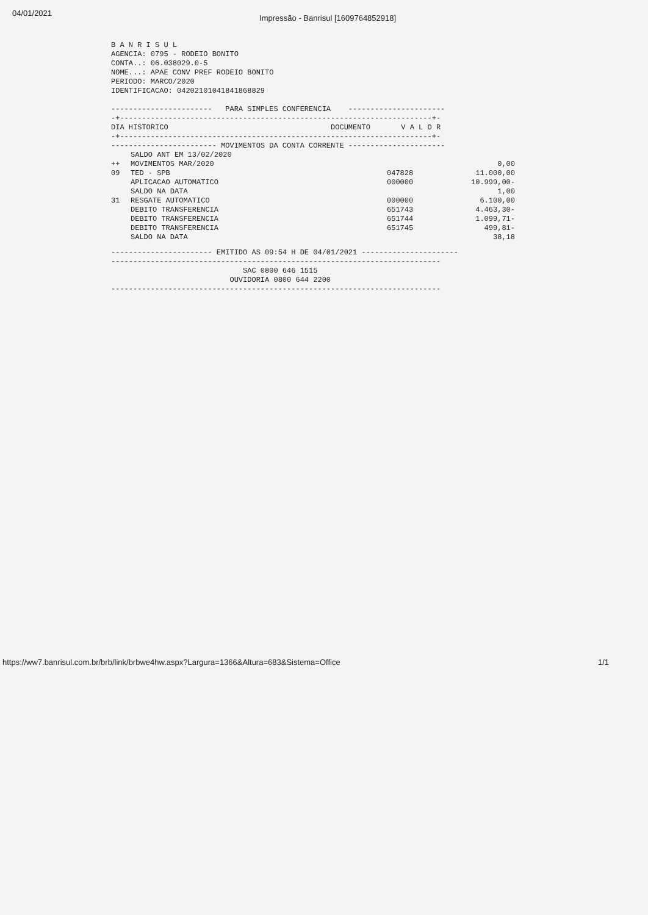04/01/2021 Impressão - Banrisul [1609764852918]
B A N R I S U L AGENCIA: 0795 - RODEIO BONITO CONTA..: 06.038029.0-5 NOME...: APAE CONV PREF RODEIO BONITO PERIODO: MARCO/2020 IDENTIFICACAO: 04202101041841868829 ----------------------- PARA SIMPLES CONFERENCIA ---------------------- -+-----------------------------------------------------------------------+- DIA HISTORICO DOCUMENTO V A L O R -+-----------------------------------------------------------------------+- ------------------------ MOVIMENTOS DA CONTA CORRENTE ----------------------
| | SALDO ANT EM 13/02/2020 | | |
| ++ | MOVIMENTOS MAR/2020 | | 0,00 |
| 09 | TED - SPB | 047828 | 11.000,00 |
| | APLICACAO AUTOMATICO | 000000 | 10.999,00- |
| | SALDO NA DATA | | 1,00 |
| 31 | RESGATE AUTOMATICO | 000000 | 6.100,00 |
| | DEBITO TRANSFERENCIA | 651743 | 4.463,30- |
| | DEBITO TRANSFERENCIA | 651744 | 1.099,71- |
| | DEBITO TRANSFERENCIA | 651745 | 499,81- |
| | SALDO NA DATA | | 38,18 |
----------------------- EMITIDO AS 09:54 H DE 04/01/2021 ---------------------- --------------------------------------------------------------------------- SAC 0800 646 1515 OUVIDORIA 0800 644 2200 ---------------------------------------------------------------------------
https://ww7.banrisul.com.br/brb/link/brbwe4hw.aspx?Largura=1366&Altura=683&Sistema=Office
1/1